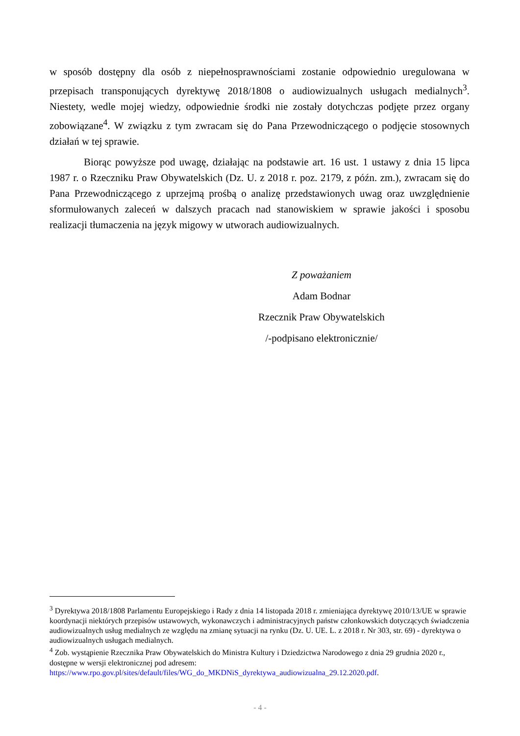w sposób dostępny dla osób z niepełnosprawnościami zostanie odpowiednio uregulowana w przepisach transponujących dyrektywę 2018/1808 o audiowizualnych usługach medialnych<sup>3</sup>. Niestety, wedle mojej wiedzy, odpowiednie środki nie zostały dotychczas podjęte przez organy zobowiązane<sup>4</sup>. W związku z tym zwracam się do Pana Przewodniczącego o podjęcie stosownych działań w tej sprawie.
Biorąc powyższe pod uwagę, działając na podstawie art. 16 ust. 1 ustawy z dnia 15 lipca 1987 r. o Rzeczniku Praw Obywatelskich (Dz. U. z 2018 r. poz. 2179, z późn. zm.), zwracam się do Pana Przewodniczącego z uprzejmą prośbą o analizę przedstawionych uwag oraz uwzględnienie sformułowanych zaleceń w dalszych pracach nad stanowiskiem w sprawie jakości i sposobu realizacji tłumaczenia na język migowy w utworach audiowizualnych.
Z poważaniem
Adam Bodnar
Rzecznik Praw Obywatelskich
/-podpisano elektronicznie/
<sup>3</sup> Dyrektywa 2018/1808 Parlamentu Europejskiego i Rady z dnia 14 listopada 2018 r. zmieniająca dyrektywę 2010/13/UE w sprawie koordynacji niektórych przepisów ustawowych, wykonawczych i administracyjnych państw członkowskich dotyczących świadczenia audiowizualnych usług medialnych ze względu na zmianę sytuacji na rynku (Dz. U. UE. L. z 2018 r. Nr 303, str. 69) - dyrektywa o audiowizualnych usługach medialnych.
<sup>4</sup> Zob. wystąpienie Rzecznika Praw Obywatelskich do Ministra Kultury i Dziedzictwa Narodowego z dnia 29 grudnia 2020 r., dostępne w wersji elektronicznej pod adresem: https://www.rpo.gov.pl/sites/default/files/WG_do_MKDNiS_dyrektywa_audiowizualna_29.12.2020.pdf.
- 4 -